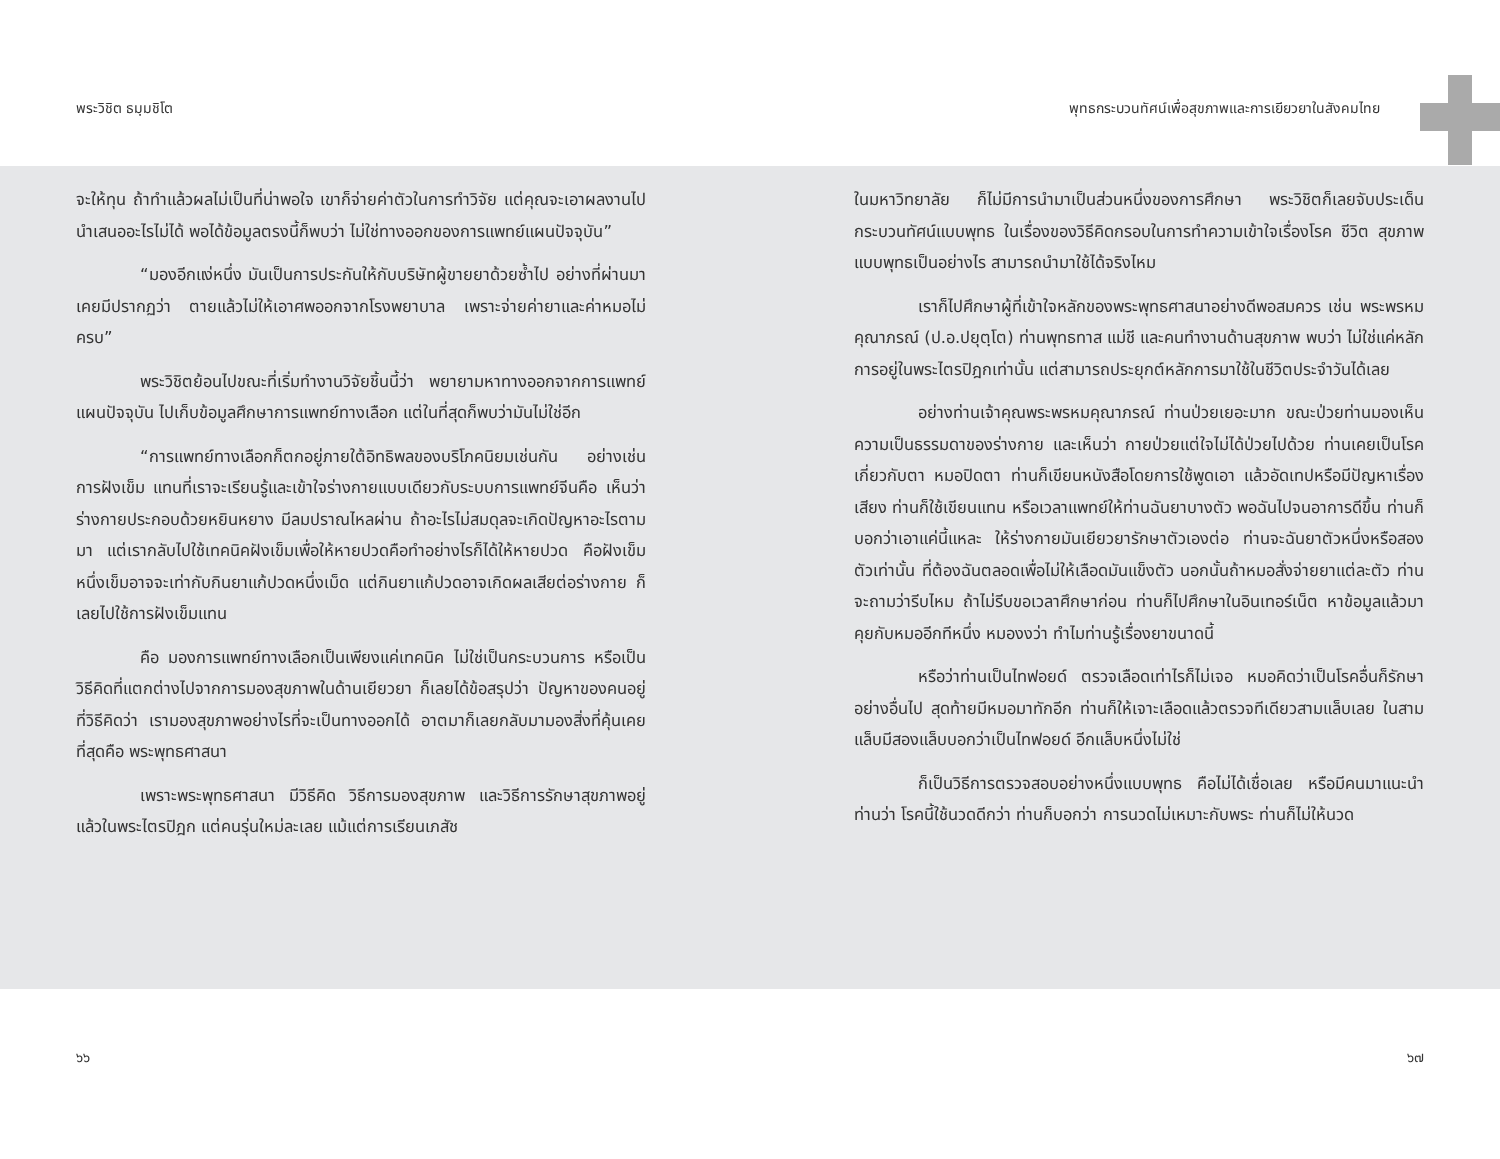พระวิชิต ธมฺมชิโต พุทธกระบวนทัศน์เพื่อสุขภาพและการเยียวยาในสังคมไทย
จะให้ทุน ถ้าทำแล้วผลไม่เป็นที่น่าพอใจ เขาก็จ่ายค่าตัวในการทำวิจัย แต่คุณจะเอาผลงานไปนำเสนออะไรไม่ได้ พอได้ข้อมูลตรงนี้ก็พบว่า ไม่ใช่ทางออกของการแพทย์แผนปัจจุบัน”
“มองอีกแง่หนึ่ง มันเป็นการประกันให้กับบริษัทผู้ขายยาด้วยซ้ำไป อย่างที่ผ่านมา เคยมีปรากฏว่า ตายแล้วไม่ให้เอาศพออกจากโรงพยาบาล เพราะจ่ายค่ายาและค่าหมอไม่ครบ”
พระวิชิตย้อนไปขณะที่เริ่มทำงานวิจัยชิ้นนี้ว่า พยายามหาทางออกจากการแพทย์แผนปัจจุบัน ไปเก็บข้อมูลศึกษาการแพทย์ทางเลือก แต่ในที่สุดก็พบว่ามันไม่ใช่อีก
“การแพทย์ทางเลือกก็ตกอยู่ภายใต้อิทธิพลของบริโภคนิยมเช่นกัน อย่างเช่น การฝังเข็ม แทนที่เราจะเรียนรู้และเข้าใจร่างกายแบบเดียวกับระบบการแพทย์จีนคือ เห็นว่าร่างกายประกอบด้วยหยินหยาง มีลมปราณไหลผ่าน ถ้าอะไรไม่สมดุลจะเกิดปัญหาอะไรตามมา แต่เรากลับไปใช้เทคนิคฝังเข็มเพื่อให้หายปวดคือทำอย่างไรก็ได้ให้หายปวด คือฝังเข็มหนึ่งเข็มอาจจะเท่ากับกินยาแก้ปวดหนึ่งเม็ด แต่กินยาแก้ปวดอาจเกิดผลเสียต่อร่างกาย ก็เลยไปใช้การฝังเข็มแทน
คือ มองการแพทย์ทางเลือกเป็นเพียงแค่เทคนิค ไม่ใช่เป็นกระบวนการ หรือเป็นวิธีคิดที่แตกต่างไปจากการมองสุขภาพในด้านเยียวยา ก็เลยได้ข้อสรุปว่า ปัญหาของคนอยู่ที่วิธีคิดว่า เรามองสุขภาพอย่างไรที่จะเป็นทางออกได้ อาตมาก็เลยกลับมามองสิ่งที่คุ้นเคยที่สุดคือ พระพุทธศาสนา
เพราะพระพุทธศาสนา มีวิธีคิด วิธีการมองสุขภาพ และวิธีการรักษาสุขภาพอยู่แล้วในพระไตรปิฎก แต่คนรุ่นใหม่ละเลย แม้แต่การเรียนเภสัช
ในมหาวิทยาลัย ก็ไม่มีการนำมาเป็นส่วนหนึ่งของการศึกษา พระวิชิตก็เลยจับประเด็นกระบวนทัศน์แบบพุทธ ในเรื่องของวิธีคิดกรอบในการทำความเข้าใจเรื่องโรค ชีวิต สุขภาพแบบพุทธเป็นอย่างไร สามารถนำมาใช้ได้จริงไหม
เราก็ไปศึกษาผู้ที่เข้าใจหลักของพระพุทธศาสนาอย่างดีพอสมควร เช่น พระพรหมคุณาภรณ์ (ป.อ.ปยุตฺโต) ท่านพุทธทาส แม่ชี และคนทำงานด้านสุขภาพ พบว่า ไม่ใช่แค่หลักการอยู่ในพระไตรปิฎกเท่านั้น แต่สามารถประยุกต์หลักการมาใช้ในชีวิตประจำวันได้เลย
อย่างท่านเจ้าคุณพระพรหมคุณาภรณ์ ท่านป่วยเยอะมาก ขณะป่วยท่านมองเห็นความเป็นธรรมดาของร่างกาย และเห็นว่า กายป่วยแต่ใจไม่ได้ป่วยไปด้วย ท่านเคยเป็นโรคเกี่ยวกับตา หมอปิดตา ท่านก็เขียนหนังสือโดยการใช้พูดเอา แล้วอัดเทปหรือมีปัญหาเรื่องเสียง ท่านก็ใช้เขียนแทน หรือเวลาแพทย์ให้ท่านฉันยาบางตัว พอฉันไปจนอาการดีขึ้น ท่านก็บอกว่าเอาแค่นี้แหละ ให้ร่างกายมันเยียวยารักษาตัวเองต่อ ท่านจะฉันยาตัวหนึ่งหรือสองตัวเท่านั้น ที่ต้องฉันตลอดเพื่อไม่ให้เลือดมันแข็งตัว นอกนั้นถ้าหมอสั่งจ่ายยาแต่ละตัว ท่านจะถามว่ารีบไหม ถ้าไม่รีบขอเวลาศึกษาก่อน ท่านก็ไปศึกษาในอินเทอร์เน็ต หาข้อมูลแล้วมาคุยกับหมออีกทีหนึ่ง หมองงว่า ทำไมท่านรู้เรื่องยาขนาดนี้
หรือว่าท่านเป็นไทฟอยด์ ตรวจเลือดเท่าไรก็ไม่เจอ หมอคิดว่าเป็นโรคอื่นก็รักษาอย่างอื่นไป สุดท้ายมีหมอมาทักอีก ท่านก็ให้เจาะเลือดแล้วตรวจทีเดียวสามแล็บเลย ในสามแล็บมีสองแล็บบอกว่าเป็นไทฟอยด์ อีกแล็บหนึ่งไม่ใช่
ก็เป็นวิธีการตรวจสอบอย่างหนึ่งแบบพุทธ คือไม่ได้เชื่อเลย หรือมีคนมาแนะนำท่านว่า โรคนี้ใช้นวดดีกว่า ท่านก็บอกว่า การนวดไม่เหมาะกับพระ ท่านก็ไม่ให้นวด
๖๖ ๖๗